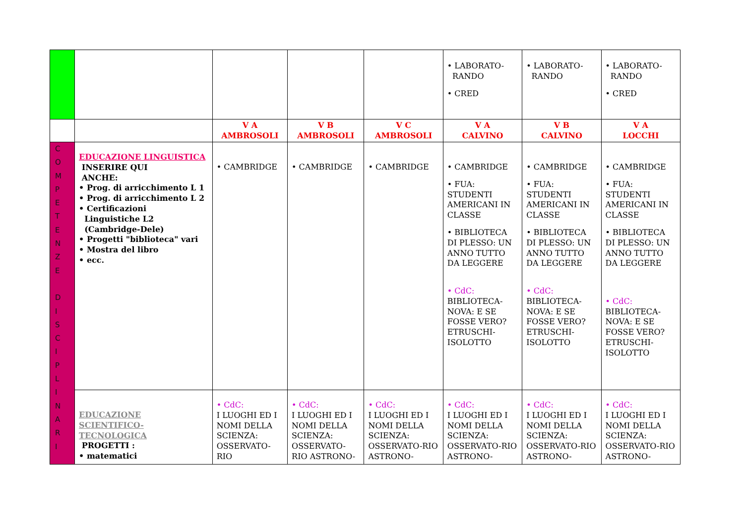| | | | | | • LABORATO- RANDO • CRED | • LABORATO- RANDO | • LABORATO- RANDO • CRED |
| | | V A AMBROSOLI | V B AMBROSOLI | V C AMBROSOLI | V A CALVINO | V B CALVINO | V A LOCCHI |
| C O M P E T E N Z E D I S C I P L I N A R I | EDUCAZIONE LINGUISTICA INSERIRE QUI ANCHE: • Prog. di arricchimento L 1 • Prog. di arricchimento L 2 • Certificazioni Linguistiche L2 (Cambridge-Dele) • Progetti "biblioteca" vari • Mostra del libro • ecc. | • CAMBRIDGE | • CAMBRIDGE | • CAMBRIDGE | • CAMBRIDGE • FUA: STUDENTI AMERICANI IN CLASSE • BIBLIOTECA DI PLESSO: UN ANNO TUTTO DA LEGGERE • CdC: BIBLIOTECA-NOVA: E SE FOSSE VERO? ETRUSCHI-ISOLOTTO | • CAMBRIDGE • FUA: STUDENTI AMERICANI IN CLASSE • BIBLIOTECA DI PLESSO: UN ANNO TUTTO DA LEGGERE • CdC: BIBLIOTECA-NOVA: E SE FOSSE VERO? ETRUSCHI-ISOLOTTO | • CAMBRIDGE • FUA: STUDENTI AMERICANI IN CLASSE • BIBLIOTECA DI PLESSO: UN ANNO TUTTO DA LEGGERE • CdC: BIBLIOTECA-NOVA: E SE FOSSE VERO? ETRUSCHI-ISOLOTTO |
| | EDUCAZIONE SCIENTIFICO- TECNOLOGICA PROGETTI : • matematici | • CdC: I LUOGHI ED I NOMI DELLA SCIENZA: OSSERVATO-RIO | • CdC: I LUOGHI ED I NOMI DELLA SCIENZA: OSSERVATO-RIO ASTRONO- | • CdC: I LUOGHI ED I NOMI DELLA SCIENZA: OSSERVATO-RIO ASTRONO- | • CdC: I LUOGHI ED I NOMI DELLA SCIENZA: OSSERVATO-RIO ASTRONO- | • CdC: I LUOGHI ED I NOMI DELLA SCIENZA: OSSERVATO-RIO ASTRONO- | • CdC: I LUOGHI ED I NOMI DELLA SCIENZA: OSSERVATO-RIO ASTRONO- |